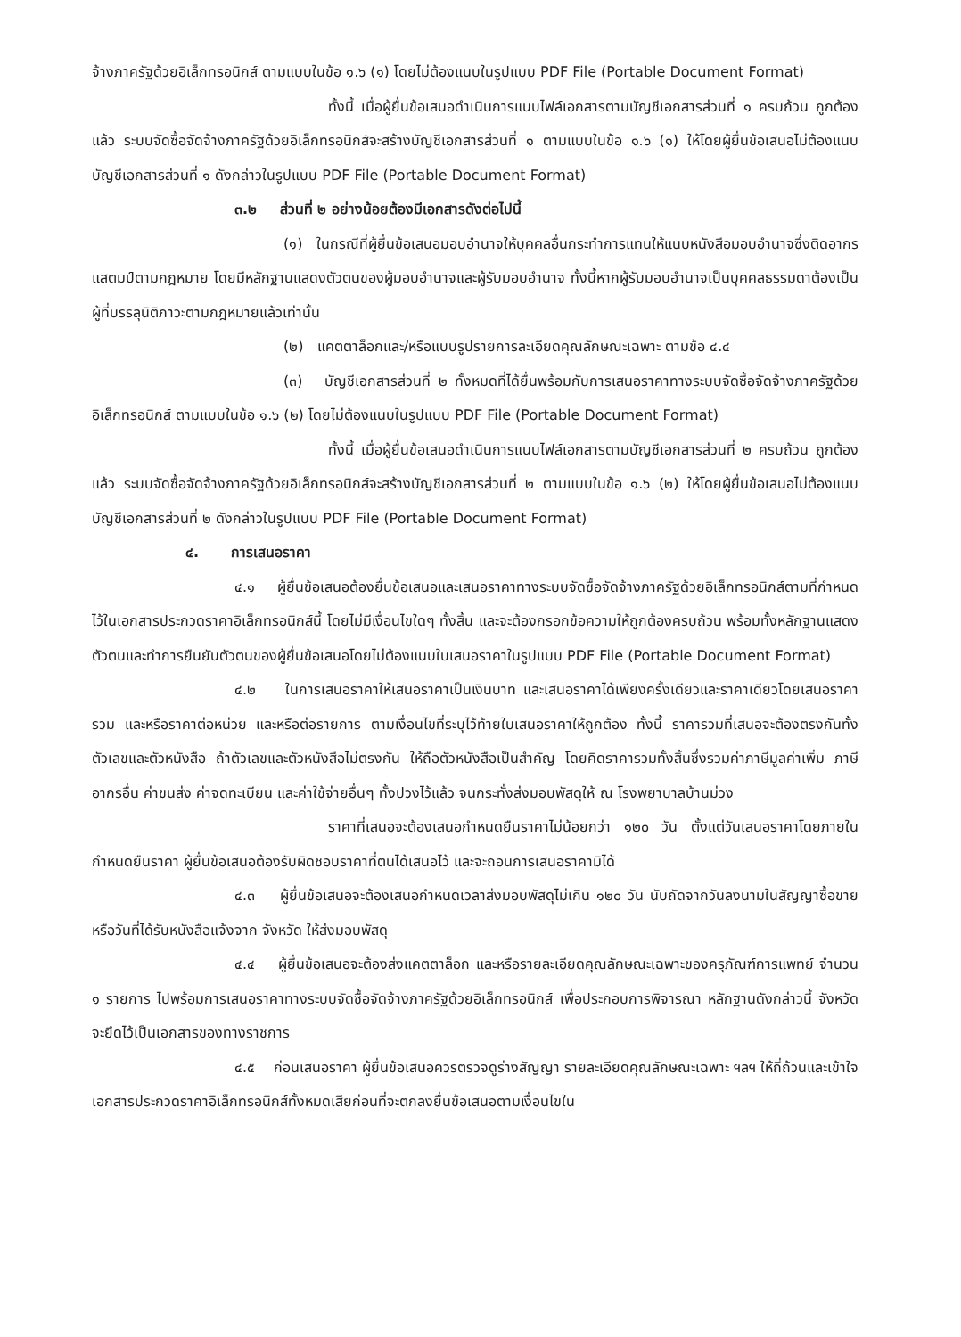จ้างภาครัฐด้วยอิเล็กทรอนิกส์ ตามแบบในข้อ ๑.๖ (๑) โดยไม่ต้องแนบในรูปแบบ PDF File (Portable Document Format)
ทั้งนี้ เมื่อผู้ยื่นข้อเสนอดำเนินการแนบไฟล์เอกสารตามบัญชีเอกสารส่วนที่ ๑ ครบถ้วน ถูกต้องแล้ว ระบบจัดซื้อจัดจ้างภาครัฐด้วยอิเล็กทรอนิกส์จะสร้างบัญชีเอกสารส่วนที่ ๑ ตามแบบในข้อ ๑.๖ (๑) ให้โดยผู้ยื่นข้อเสนอไม่ต้องแนบบัญชีเอกสารส่วนที่ ๑ ดังกล่าวในรูปแบบ PDF File (Portable Document Format)
๓.๒ ส่วนที่ ๒ อย่างน้อยต้องมีเอกสารดังต่อไปนี้
(๑) ในกรณีที่ผู้ยื่นข้อเสนอมอบอำนาจให้บุคคลอื่นกระทำการแทนให้แนบหนังสือมอบอำนาจซึ่งติดอากรแสตมป์ตามกฎหมาย โดยมีหลักฐานแสดงตัวตนของผู้มอบอำนาจและผู้รับมอบอำนาจ ทั้งนี้หากผู้รับมอบอำนาจเป็นบุคคลธรรมดาต้องเป็นผู้ที่บรรลุนิติภาวะตามกฎหมายแล้วเท่านั้น
(๒) แคตตาล็อกและ/หรือแบบรูปรายการละเอียดคุณลักษณะเฉพาะ ตามข้อ ๔.๔
(๓) บัญชีเอกสารส่วนที่ ๒ ทั้งหมดที่ได้ยื่นพร้อมกับการเสนอราคาทางระบบจัดซื้อจัดจ้างภาครัฐด้วยอิเล็กทรอนิกส์ ตามแบบในข้อ ๑.๖ (๒) โดยไม่ต้องแนบในรูปแบบ PDF File (Portable Document Format)
ทั้งนี้ เมื่อผู้ยื่นข้อเสนอดำเนินการแนบไฟล์เอกสารตามบัญชีเอกสารส่วนที่ ๒ ครบถ้วน ถูกต้องแล้ว ระบบจัดซื้อจัดจ้างภาครัฐด้วยอิเล็กทรอนิกส์จะสร้างบัญชีเอกสารส่วนที่ ๒ ตามแบบในข้อ ๑.๖ (๒) ให้โดยผู้ยื่นข้อเสนอไม่ต้องแนบบัญชีเอกสารส่วนที่ ๒ ดังกล่าวในรูปแบบ PDF File (Portable Document Format)
๔. การเสนอราคา
๔.๑ ผู้ยื่นข้อเสนอต้องยื่นข้อเสนอและเสนอราคาทางระบบจัดซื้อจัดจ้างภาครัฐด้วยอิเล็กทรอนิกส์ตามที่กำหนดไว้ในเอกสารประกวดราคาอิเล็กทรอนิกส์นี้ โดยไม่มีเงื่อนไขใดๆ ทั้งสิ้น และจะต้องกรอกข้อความให้ถูกต้องครบถ้วน พร้อมทั้งหลักฐานแสดงตัวตนและทำการยืนยันตัวตนของผู้ยื่นข้อเสนอโดยไม่ต้องแนบใบเสนอราคาในรูปแบบ PDF File (Portable Document Format)
๔.๒ ในการเสนอราคาให้เสนอราคาเป็นเงินบาท และเสนอราคาได้เพียงครั้งเดียวและราคาเดียวโดยเสนอราคารวม และหรือราคาต่อหน่วย และหรือต่อรายการ ตามเงื่อนไขที่ระบุไว้ท้ายใบเสนอราคาให้ถูกต้อง ทั้งนี้ ราคารวมที่เสนอจะต้องตรงกันทั้งตัวเลขและตัวหนังสือ ถ้าตัวเลขและตัวหนังสือไม่ตรงกัน ให้ถือตัวหนังสือเป็นสำคัญ โดยคิดราคารวมทั้งสิ้นซึ่งรวมค่าภาษีมูลค่าเพิ่ม ภาษีอากรอื่น ค่าขนส่ง ค่าจดทะเบียน และค่าใช้จ่ายอื่นๆ ทั้งปวงไว้แล้ว จนกระทั่งส่งมอบพัสดุให้ ณ โรงพยาบาลบ้านม่วง
ราคาที่เสนอจะต้องเสนอกำหนดยืนราคาไม่น้อยกว่า ๑๒๐ วัน ตั้งแต่วันเสนอราคาโดยภายในกำหนดยืนราคา ผู้ยื่นข้อเสนอต้องรับผิดชอบราคาที่ตนได้เสนอไว้ และจะถอนการเสนอราคามิได้
๔.๓ ผู้ยื่นข้อเสนอจะต้องเสนอกำหนดเวลาส่งมอบพัสดุไม่เกิน ๑๒๐ วัน นับถัดจากวันลงนามในสัญญาซื้อขาย หรือวันที่ได้รับหนังสือแจ้งจาก จังหวัด ให้ส่งมอบพัสดุ
๔.๔ ผู้ยื่นข้อเสนอจะต้องส่งแคตตาล็อก และหรือรายละเอียดคุณลักษณะเฉพาะของครุภัณฑ์การแพทย์ จำนวน ๑ รายการ ไปพร้อมการเสนอราคาทางระบบจัดซื้อจัดจ้างภาครัฐด้วยอิเล็กทรอนิกส์ เพื่อประกอบการพิจารณา หลักฐานดังกล่าวนี้ จังหวัดจะยึดไว้เป็นเอกสารของทางราชการ
๔.๕ ก่อนเสนอราคา ผู้ยื่นข้อเสนอควรตรวจดูร่างสัญญา รายละเอียดคุณลักษณะเฉพาะ ฯลฯ ให้ถี่ถ้วนและเข้าใจเอกสารประกวดราคาอิเล็กทรอนิกส์ทั้งหมดเสียก่อนที่จะตกลงยื่นข้อเสนอตามเงื่อนไขใน